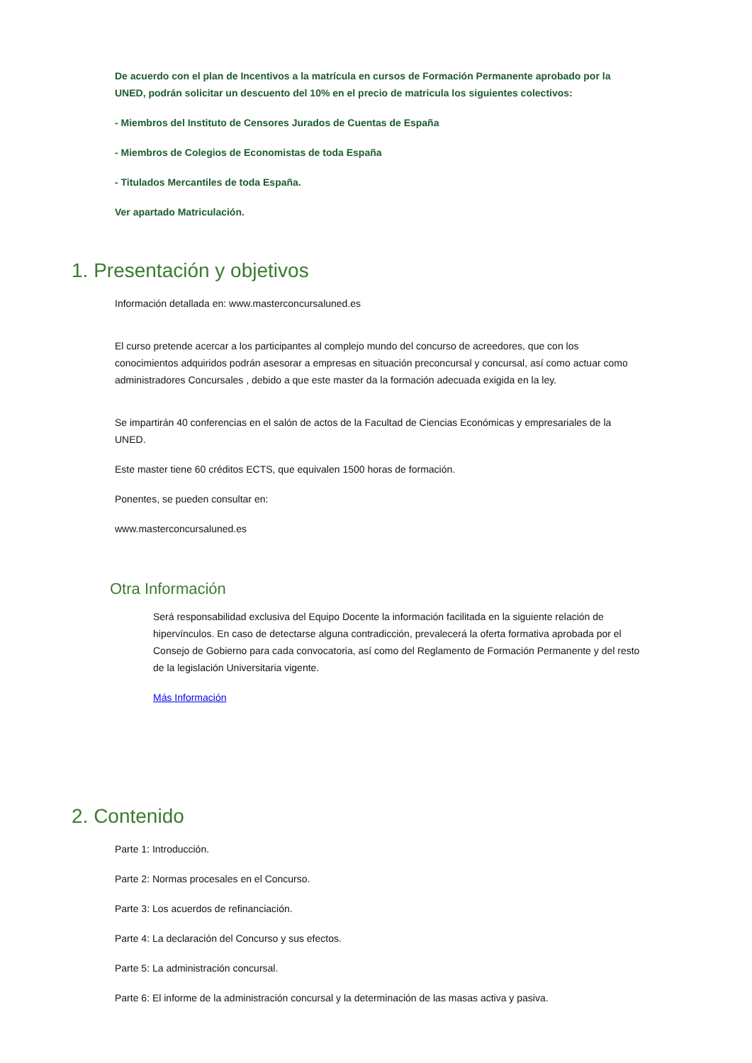De acuerdo con el plan de Incentivos a la matrícula en cursos de Formación Permanente aprobado por la UNED, podrán solicitar un descuento del 10% en el precio de matricula los siguientes colectivos:
- Miembros del Instituto de Censores Jurados de Cuentas de España
- Miembros de Colegios de Economistas de toda España
- Titulados Mercantiles de toda España.
Ver apartado Matriculación.
1. Presentación y objetivos
Información detallada en: www.masterconcursaluned.es
El curso pretende acercar a los participantes al complejo mundo del concurso de acreedores, que con los conocimientos adquiridos podrán asesorar a empresas en situación preconcursal y concursal, así como actuar como administradores Concursales , debido a que este master da la formación adecuada exigida en la ley.
Se impartirán 40 conferencias en el salón de actos de la Facultad de Ciencias Económicas y empresariales de la UNED.
Este master tiene 60 créditos ECTS, que equivalen 1500 horas de formación.
Ponentes, se pueden consultar en:
www.masterconcursaluned.es
Otra Información
Será responsabilidad exclusiva del Equipo Docente la información facilitada en la siguiente relación de hipervínculos. En caso de detectarse alguna contradicción, prevalecerá la oferta formativa aprobada por el Consejo de Gobierno para cada convocatoria, así como del Reglamento de Formación Permanente y del resto de la legislación Universitaria vigente.
Más Información
2. Contenido
Parte 1: Introducción.
Parte 2: Normas procesales en el Concurso.
Parte 3: Los acuerdos de refinanciación.
Parte 4: La declaración del Concurso y sus efectos.
Parte 5: La administración concursal.
Parte 6: El informe de la administración concursal y la determinación de las masas activa y pasiva.